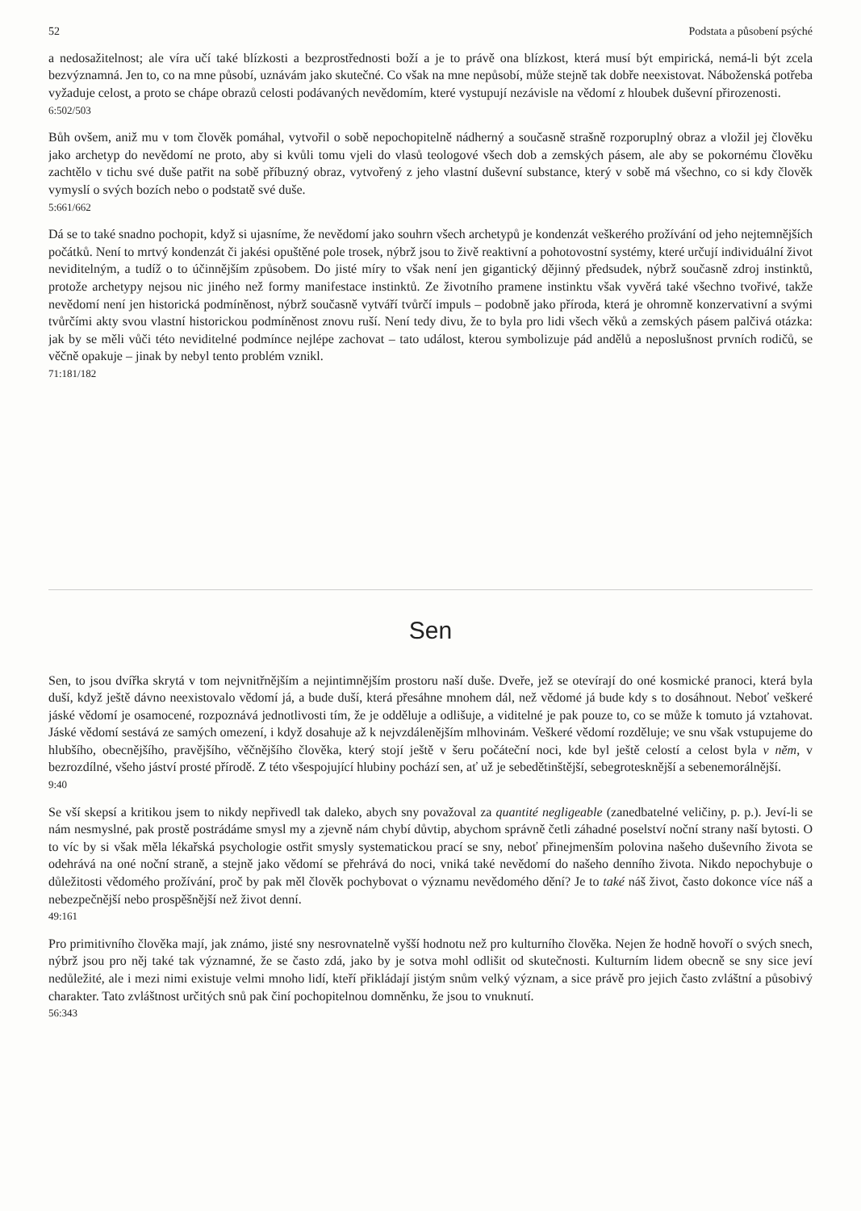52 Podstata a působení psýché
a nedosažitelnost; ale víra učí také blízkosti a bezprostřednosti boží a je to právě ona blízkost, která musí být empirická, nemá-li být zcela bezvýznamná. Jen to, co na mne působí, uznávám jako skutečné. Co však na mne nepůsobí, může stejně tak dobře neexistovat. Náboženská potřeba vyžaduje celost, a proto se chápe obrazů celosti podávaných nevědomím, které vystupují nezávisle na vědomí z hloubek duševní přirozenosti.
6:502/503
Bůh ovšem, aniž mu v tom člověk pomáhal, vytvořil o sobě nepochopitelně nádherný a současně strašně rozporuplný obraz a vložil jej člověku jako archetyp do nevědomí ne proto, aby si kvůli tomu vjeli do vlasů teologové všech dob a zemských pásem, ale aby se pokornému člověku zachtělo v tichu své duše patřit na sobě příbuzný obraz, vytvořený z jeho vlastní duševní substance, který v sobě má všechno, co si kdy člověk vymyslí o svých bozích nebo o podstatě své duše.
5:661/662
Dá se to také snadno pochopit, když si ujasníme, že nevědomí jako souhrn všech archetypů je kondenzát veškerého prožívání od jeho nejtemnějších počátků. Není to mrtvý kondenzát či jakési opuštěné pole trosek, nýbrž jsou to živě reaktivní a pohotovostní systémy, které určují individuální život neviditelným, a tudíž o to účinnějším způsobem. Do jisté míry to však není jen gigantický dějinný předsudek, nýbrž současně zdroj instinktů, protože archetypy nejsou nic jiného než formy manifestace instinktů. Ze životního pramene instinktu však vyvěrá také všechno tvořivé, takže nevědomí není jen historická podmíněnost, nýbrž současně vytváří tvůrčí impuls – podobně jako příroda, která je ohromně konzervativní a svými tvůrčími akty svou vlastní historickou podmíněnost znovu ruší. Není tedy divu, že to byla pro lidi všech věků a zemských pásem palčivá otázka: jak by se měli vůči této neviditelné podmínce nejlépe zachovat – tato událost, kterou symbolizuje pád andělů a neposlušnost prvních rodičů, se věčně opakuje – jinak by nebyl tento problém vznikl.
71:181/182
Sen
Sen, to jsou dvířka skrytá v tom nejvnitřnějším a nejintimnějším prostoru naší duše. Dveře, jež se otevírají do oné kosmické pranoci, která byla duší, když ještě dávno neexistovalo vědomí já, a bude duší, která přesáhne mnohem dál, než vědomé já bude kdy s to dosáhnout. Neboť veškeré jáské vědomí je osamocené, rozpoznává jednotlivosti tím, že je odděluje a odlišuje, a viditelné je pak pouze to, co se může k tomuto já vztahovat. Jáské vědomí sestává ze samých omezení, i když dosahuje až k nejvzdálenějším mlhovinám. Veškeré vědomí rozděluje; ve snu však vstupujeme do hlubšího, obecnějšího, pravějšího, věčnějšího člověka, který stojí ještě v šeru počáteční noci, kde byl ještě celostí a celost byla v něm, v bezrozdílné, všeho jáství prosté přírodě. Z této všespojující hlubiny pochází sen, ať už je sebedětinštější, sebegrotesknější a sebenemorálnější.
9:40
Se vší skepsí a kritikou jsem to nikdy nepřivedl tak daleko, abych sny považoval za quantité negligeable (zanedbatelné veličiny, p. p.). Jeví-li se nám nesmyslné, pak prostě postrádáme smysl my a zjevně nám chybí důvtip, abychom správně četli záhadné poselství noční strany naší bytosti. O to víc by si však měla lékařská psychologie ostřit smysly systematickou prací se sny, neboť přinejmenším polovina našeho duševního života se odehrává na oné noční straně, a stejně jako vědomí se přehrává do noci, vniká také nevědomí do našeho denního života. Nikdo nepochybuje o důležitosti vědomého prožívání, proč by pak měl člověk pochybovat o významu nevědomého dění? Je to také náš život, často dokonce více náš a nebezpečnější nebo prospěšnější než život denní.
49:161
Pro primitivního člověka mají, jak známo, jisté sny nesrovnatelně vyšší hodnotu než pro kulturního člověka. Nejen že hodně hovoří o svých snech, nýbrž jsou pro něj také tak významné, že se často zdá, jako by je sotva mohl odlišit od skutečnosti. Kulturním lidem obecně se sny sice jeví nedůležité, ale i mezi nimi existuje velmi mnoho lidí, kteří přikládají jistým snům velký význam, a sice právě pro jejich často zvláštní a působivý charakter. Tato zvláštnost určitých snů pak činí pochopitelnou domněnku, že jsou to vnuknutí.
56:343